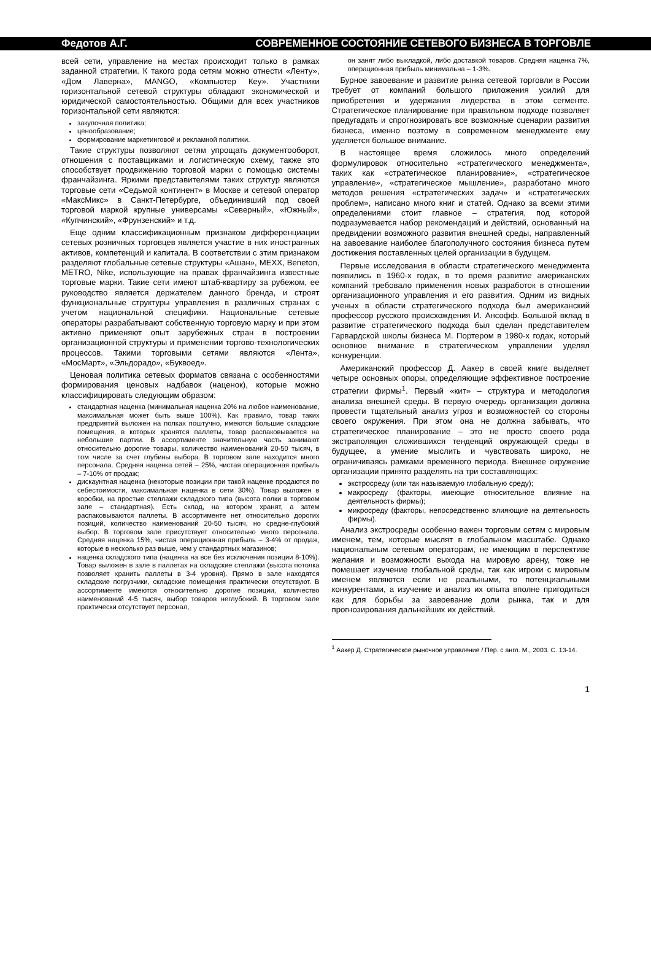Федотов А.Г. СОВРЕМЕННОЕ СОСТОЯНИЕ СЕТЕВОГО БИЗНЕСА В ТОРГОВЛЕ
всей сети, управление на местах происходит только в рамках заданной стратегии. К такого рода сетям можно отнести «Ленту», «Дом Лаверна», MANGO, «Компьютер Кеу». Участники горизонтальной сетевой структуры обладают экономической и юридической самостоятельностью. Общими для всех участников горизонтальной сети являются:
закупочная политика;
ценообразование;
формирование маркетинговой и рекламной политики.
Такие структуры позволяют сетям упрощать документооборот, отношения с поставщиками и логистическую схему, также это способствует продвижению торговой марки с помощью системы франчайзинга. Яркими представителями таких структур являются торговые сети «Седьмой континент» в Москве и сетевой оператор «МаксМикс» в Санкт-Петербурге, объединивший под своей торговой маркой крупные универсамы «Северный», «Южный», «Купчинский», «Фрунзенский» и т.д.
Еще одним классификационным признаком дифференциации сетевых розничных торговцев является участие в них иностранных активов, компетенций и капитала. В соответствии с этим признаком разделяют глобальные сетевые структуры «Ашан», MEXX, Beneton, METRO, Nike, использующие на правах франчайзинга известные торговые марки. Такие сети имеют штаб-квартиру за рубежом, ее руководство является держателем данного бренда, и строят функциональные структуры управления в различных странах с учетом национальной специфики. Национальные сетевые операторы разрабатывают собственную торговую марку и при этом активно применяют опыт зарубежных стран в построении организационной структуры и применении торгово-технологических процессов. Такими торговыми сетями являются «Лента», «МосМарт», «Эльдорадо», «Буквоед».
Ценовая политика сетевых форматов связана с особенностями формирования ценовых надбавок (наценок), которые можно классифицировать следующим образом:
стандартная наценка (минимальная наценка 20% на любое наименование, максимальная может быть выше 100%). Как правило, товар таких предприятий выложен на полках поштучно, имеются большие складские помещения, в которых хранятся паллеты, товар распаковывается на небольшие партии. В ассортименте значительную часть занимают относительно дорогие товары, количество наименований 20-50 тысяч, в том числе за счет глубины выбора. В торговом зале находится много персонала. Средняя наценка сетей – 25%, чистая операционная прибыль – 7-10% от продаж;
дискаунтная наценка (некоторые позиции при такой наценке продаются по себестоимости, максимальная наценка в сети 30%). Товар выложен в коробки, на простые стеллажи складского типа (высота полки в торговом зале – стандартная). Есть склад, на котором хранят, а затем распаковываются паллеты. В ассортименте нет относительно дорогих позиций, количество наименований 20-50 тысяч, но средне-глубокий выбор. В торговом зале присутствует относительно много персонала. Средняя наценка 15%, чистая операционная прибыль – 3-4% от продаж, которые в несколько раз выше, чем у стандартных магазинов;
наценка складского типа (наценка на все без исключения позиции 8-10%). Товар выложен в зале в паллетах на складские стеллажи (высота потолка позволяет хранить паллеты в 3-4 уровня). Прямо в зале находятся складские погрузчики, складские помещения практически отсутствуют. В ассортименте имеются относительно дорогие позиции, количество наименований 4-5 тысяч, выбор товаров неглубокий. В торговом зале практически отсутствует персонал,
он занят либо выкладкой, либо доставкой товаров. Средняя наценка 7%, операционная прибыль минимальна – 1-3%.
Бурное завоевание и развитие рынка сетевой торговли в России требует от компаний большого приложения усилий для приобретения и удержания лидерства в этом сегменте. Стратегическое планирование при правильном подходе позволяет предугадать и спрогнозировать все возможные сценарии развития бизнеса, именно поэтому в современном менеджменте ему уделяется большое внимание.
В настоящее время сложилось много определений формулировок относительно «стратегического менеджмента», таких как «стратегическое планирование», «стратегическое управление», «стратегическое мышление», разработано много методов решения «стратегических задач» и «стратегических проблем», написано много книг и статей. Однако за всеми этими определениями стоит главное – стратегия, под которой подразумевается набор рекомендаций и действий, основанный на предвидении возможного развития внешней среды, направленный на завоевание наиболее благополучного состояния бизнеса путем достижения поставленных целей организации в будущем.
Первые исследования в области стратегического менеджмента появились в 1960-х годах, в то время развитие американских компаний требовало применения новых разработок в отношении организационного управления и его развития. Одним из видных ученых в области стратегического подхода был американский профессор русского происхождения И. Ансофф. Большой вклад в развитие стратегического подхода был сделан представителем Гарвардской школы бизнеса М. Портером в 1980-х годах, который основное внимание в стратегическом управлении уделял конкуренции.
Американский профессор Д. Аакер в своей книге выделяет четыре основных опоры, определяющие эффективное построение стратегии фирмы<sup>1</sup>. Первый «кит» – структура и методология анализа внешней среды. В первую очередь организация должна провести тщательный анализ угроз и возможностей со стороны своего окружения. При этом она не должна забывать, что стратегическое планирование – это не просто своего рода экстраполяция сложившихся тенденций окружающей среды в будущее, а умение мыслить и чувствовать широко, не ограничиваясь рамками временного периода. Внешнее окружение организации принято разделять на три составляющих:
экстросреду (или так называемую глобальную среду);
макросреду (факторы, имеющие относительное влияние на деятельность фирмы);
микросреду (факторы, непосредственно влияющие на деятельность фирмы).
Анализ экстросреды особенно важен торговым сетям с мировым именем, тем, которые мыслят в глобальном масштабе. Однако национальным сетевым операторам, не имеющим в перспективе желания и возможности выхода на мировую арену, тоже не помешает изучение глобальной среды, так как игроки с мировым именем являются если не реальными, то потенциальными конкурентами, а изучение и анализ их опыта вполне пригодиться как для борьбы за завоевание доли рынка, так и для прогнозирования дальнейших их действий.
<sup>1</sup> Аакер Д. Стратегическое рыночное управление / Пер. с англ. М., 2003. С. 13-14.
1